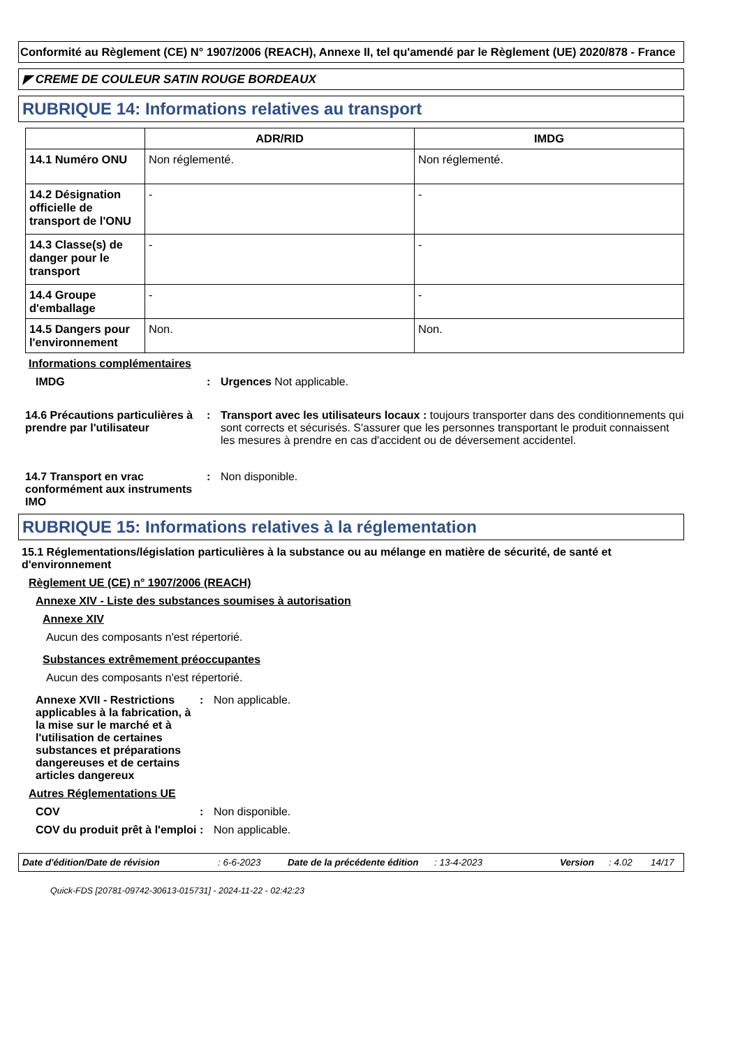Conformité au Règlement (CE) N° 1907/2006 (REACH), Annexe II, tel qu'amendé par le Règlement (UE) 2020/878 - France
◤ CREME DE COULEUR SATIN ROUGE BORDEAUX
RUBRIQUE 14: Informations relatives au transport
| | ADR/RID | IMDG |
| --- | --- | --- |
| 14.1 Numéro ONU | Non réglementé. | Non réglementé. |
| 14.2 Désignation officielle de transport de l'ONU | - | - |
| 14.3 Classe(s) de danger pour le transport | - | - |
| 14.4 Groupe d'emballage | - | - |
| 14.5 Dangers pour l'environnement | Non. | Non. |
Informations complémentaires
IMDG : Urgences Not applicable.
14.6 Précautions particulières à prendre par l'utilisateur
: Transport avec les utilisateurs locaux : toujours transporter dans des conditionnements qui sont corrects et sécurisés. S'assurer que les personnes transportant le produit connaissent les mesures à prendre en cas d'accident ou de déversement accidentel.
14.7 Transport en vrac conformément aux instruments IMO
: Non disponible.
RUBRIQUE 15: Informations relatives à la réglementation
15.1 Réglementations/législation particulières à la substance ou au mélange en matière de sécurité, de santé et d'environnement
Règlement UE (CE) n° 1907/2006 (REACH)
Annexe XIV - Liste des substances soumises à autorisation
Annexe XIV
Aucun des composants n'est répertorié.
Substances extrêmement préoccupantes
Aucun des composants n'est répertorié.
Annexe XVII - Restrictions applicables à la fabrication, à la mise sur le marché et à l'utilisation de certaines substances et préparations dangereuses et de certains articles dangereux
: Non applicable.
Autres Réglementations UE
COV : Non disponible.
COV du produit prêt à l'emploi
: Non applicable.
Date d'édition/Date de révision: 6-6-2023 Date de la précédente édition: 13-4-2023 Version: 4.02 14/17
Quick-FDS [20781-09742-30613-015731] - 2024-11-22 - 02:42:23